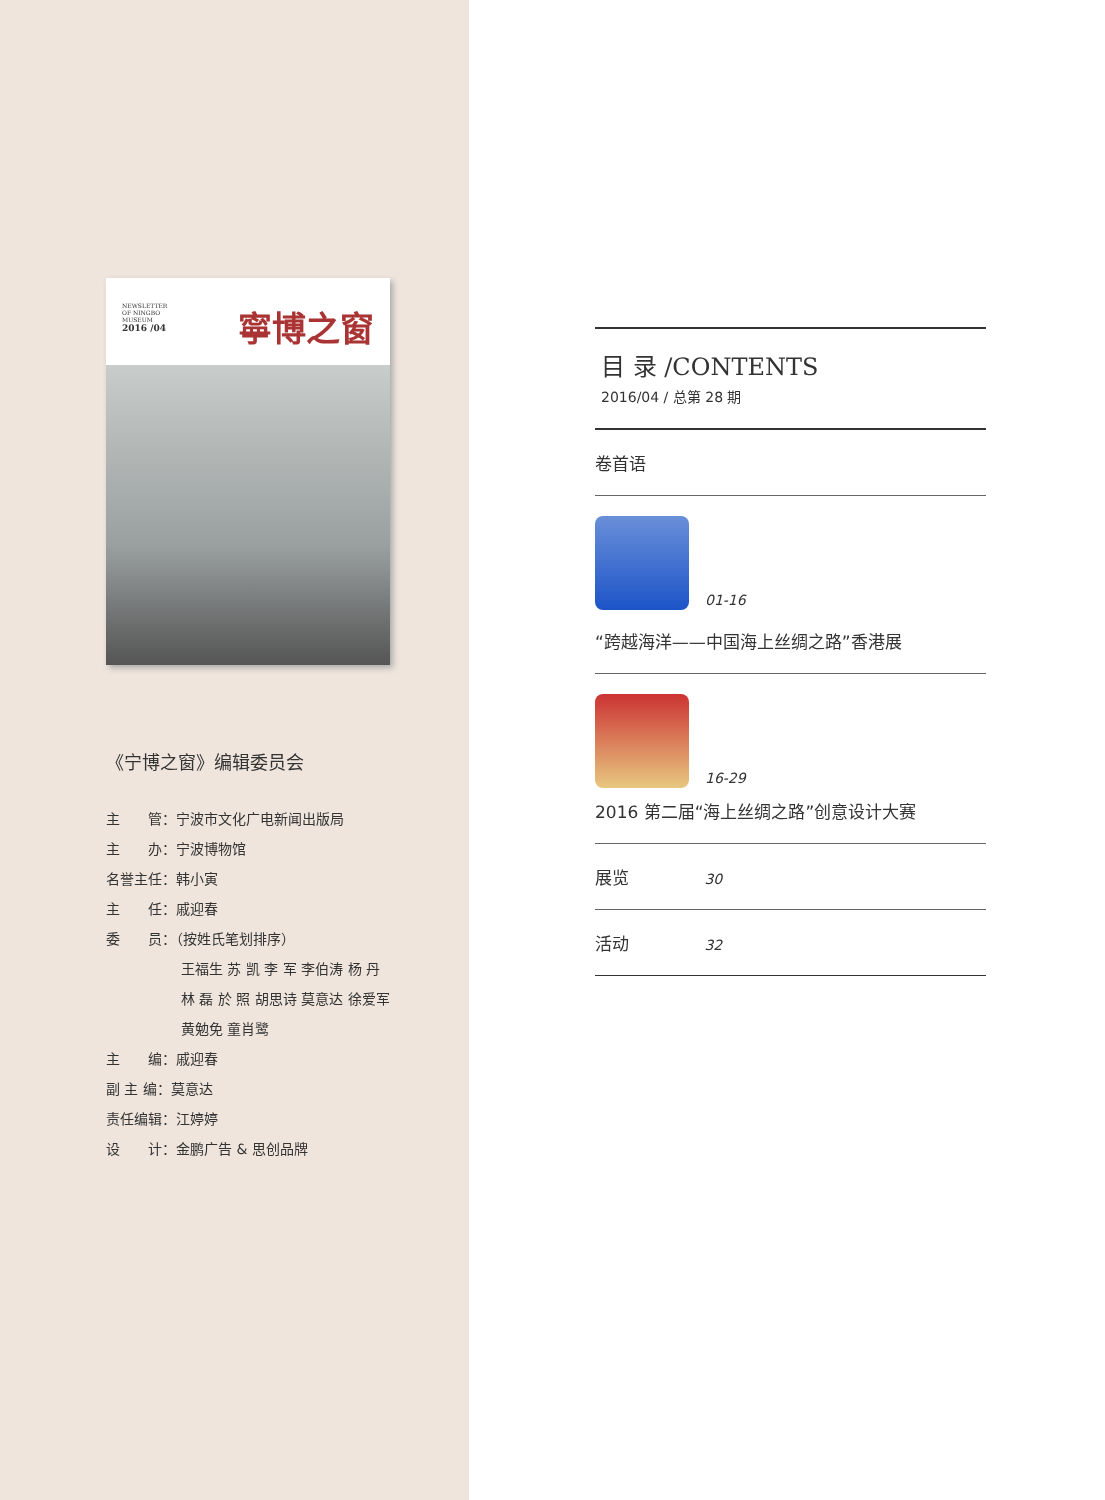NEWSLETTER
OF NINGBO
MUSEUM
2016 /04
寧博之窗
《宁博之窗》编辑委员会
主　　管：宁波市文化广电新闻出版局
主　　办：宁波博物馆
名誉主任：韩小寅
主　　任：戚迎春
委　　员：（按姓氏笔划排序）
王福生 苏 凯 李 军 李伯涛 杨 丹
林 磊 於 照 胡思诗 莫意达 徐爱军
黄勉免 童肖鹭
主　　编：戚迎春
副 主 编：莫意达
责任编辑：江婷婷
设　　计：金鹏广告 & 思创品牌
目 录 /CONTENTS
2016/04 / 总第 28 期
卷首语
01-16
“跨越海洋——中国海上丝绸之路”香港展
16-29
2016 第二届“海上丝绸之路”创意设计大赛
展览 30
活动 32